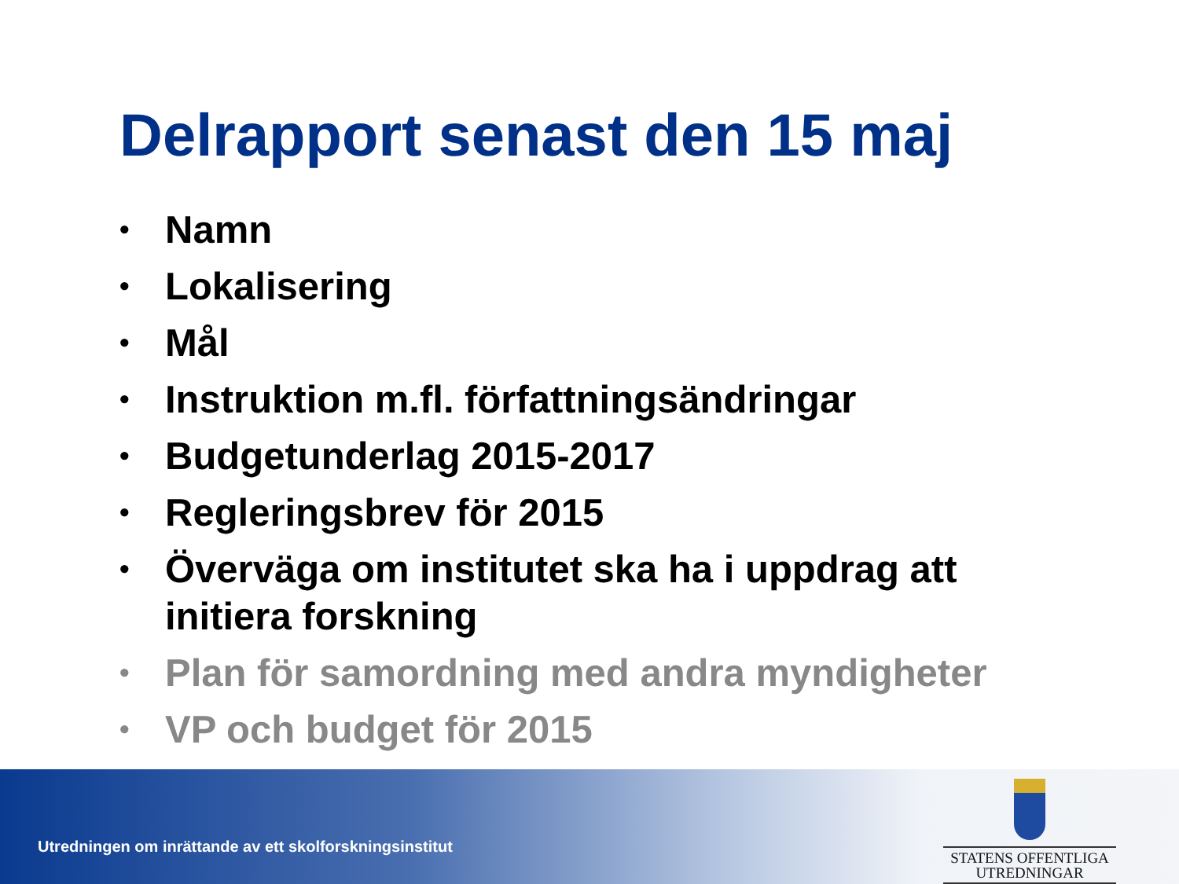Delrapport senast den 15 maj
• Namn
• Lokalisering
• Mål
• Instruktion m.fl. författningsändringar
• Budgetunderlag 2015-2017
• Regleringsbrev för 2015
• Överväga om institutet ska ha i uppdrag att initiera forskning
• Plan för samordning med andra myndigheter
• VP och budget för 2015
Utredningen om inrättande av ett skolforskningsinstitut
STATENS OFFENTLIGA
UTREDNINGAR